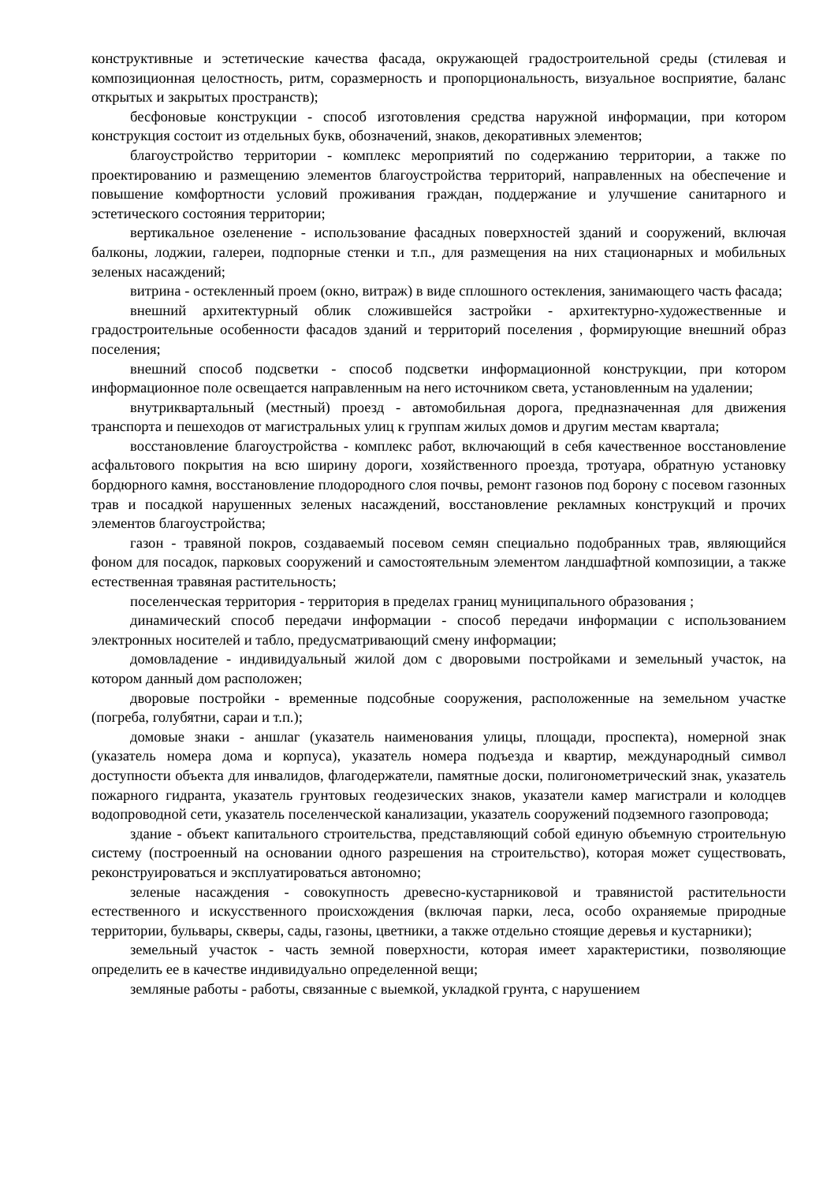конструктивные и эстетические качества фасада, окружающей градостроительной среды (стилевая и композиционная целостность, ритм, соразмерность и пропорциональность, визуальное восприятие, баланс открытых и закрытых пространств);
бесфоновые конструкции - способ изготовления средства наружной информации, при котором конструкция состоит из отдельных букв, обозначений, знаков, декоративных элементов;
благоустройство территории - комплекс мероприятий по содержанию территории, а также по проектированию и размещению элементов благоустройства территорий, направленных на обеспечение и повышение комфортности условий проживания граждан, поддержание и улучшение санитарного и эстетического состояния территории;
вертикальное озеленение - использование фасадных поверхностей зданий и сооружений, включая балконы, лоджии, галереи, подпорные стенки и т.п., для размещения на них стационарных и мобильных зеленых насаждений;
витрина - остекленный проем (окно, витраж) в виде сплошного остекления, занимающего часть фасада;
внешний архитектурный облик сложившейся застройки - архитектурно-художественные и градостроительные особенности фасадов зданий и территорий поселения , формирующие внешний образ поселения;
внешний способ подсветки - способ подсветки информационной конструкции, при котором информационное поле освещается направленным на него источником света, установленным на удалении;
внутриквартальный (местный) проезд - автомобильная дорога, предназначенная для движения транспорта и пешеходов от магистральных улиц к группам жилых домов и другим местам квартала;
восстановление благоустройства - комплекс работ, включающий в себя качественное восстановление асфальтового покрытия на всю ширину дороги, хозяйственного проезда, тротуара, обратную установку бордюрного камня, восстановление плодородного слоя почвы, ремонт газонов под борону с посевом газонных трав и посадкой нарушенных зеленых насаждений, восстановление рекламных конструкций и прочих элементов благоустройства;
газон - травяной покров, создаваемый посевом семян специально подобранных трав, являющийся фоном для посадок, парковых сооружений и самостоятельным элементом ландшафтной композиции, а также естественная травяная растительность;
поселенческая территория - территория в пределах границ муниципального образования ;
динамический способ передачи информации - способ передачи информации с использованием электронных носителей и табло, предусматривающий смену информации;
домовладение - индивидуальный жилой дом с дворовыми постройками и земельный участок, на котором данный дом расположен;
дворовые постройки - временные подсобные сооружения, расположенные на земельном участке (погреба, голубятни, сараи и т.п.);
домовые знаки - аншлаг (указатель наименования улицы, площади, проспекта), номерной знак (указатель номера дома и корпуса), указатель номера подъезда и квартир, международный символ доступности объекта для инвалидов, флагодержатели, памятные доски, полигонометрический знак, указатель пожарного гидранта, указатель грунтовых геодезических знаков, указатели камер магистрали и колодцев водопроводной сети, указатель поселенческой канализации, указатель сооружений подземного газопровода;
здание - объект капитального строительства, представляющий собой единую объемную строительную систему (построенный на основании одного разрешения на строительство), которая может существовать, реконструироваться и эксплуатироваться автономно;
зеленые насаждения - совокупность древесно-кустарниковой и травянистой растительности естественного и искусственного происхождения (включая парки, леса, особо охраняемые природные территории, бульвары, скверы, сады, газоны, цветники, а также отдельно стоящие деревья и кустарники);
земельный участок - часть земной поверхности, которая имеет характеристики, позволяющие определить ее в качестве индивидуально определенной вещи;
земляные работы - работы, связанные с выемкой, укладкой грунта, с нарушением